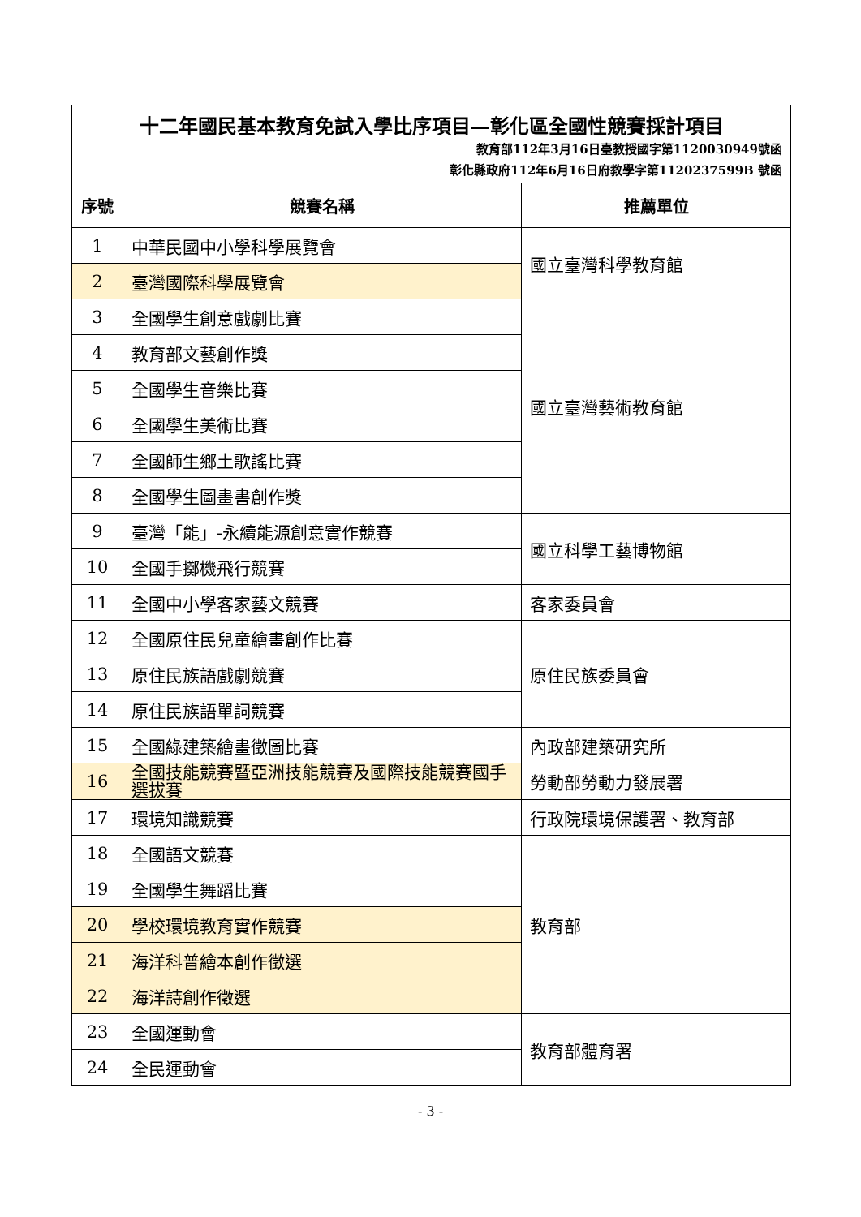| 十二年國民基本教育免試入學比序項目—彰化區全國性競賽採計項目 教育部112年3月16日臺教授國字第1120030949號函 彰化縣政府112年6月16日府教學字第1120237599B 號函 | | |
| 序號 | 競賽名稱 | 推薦單位 |
| 1 | 中華民國中小學科學展覽會 | 國立臺灣科學教育館 |
| 2 | 臺灣國際科學展覽會 | |
| 3 | 全國學生創意戲劇比賽 | 國立臺灣藝術教育館 |
| 4 | 教育部文藝創作獎 | |
| 5 | 全國學生音樂比賽 | |
| 6 | 全國學生美術比賽 | |
| 7 | 全國師生鄉土歌謠比賽 | |
| 8 | 全國學生圖畫書創作獎 | |
| 9 | 臺灣「能」-永續能源創意實作競賽 | 國立科學工藝博物館 |
| 10 | 全國手擲機飛行競賽 | |
| 11 | 全國中小學客家藝文競賽 | 客家委員會 |
| 12 | 全國原住民兒童繪畫創作比賽 | 原住民族委員會 |
| 13 | 原住民族語戲劇競賽 | |
| 14 | 原住民族語單詞競賽 | |
| 15 | 全國綠建築繪畫徵圖比賽 | 內政部建築研究所 |
| 16 | 全國技能競賽暨亞洲技能競賽及國際技能競賽國手選拔賽 | 勞動部勞動力發展署 |
| 17 | 環境知識競賽 | 行政院環境保護署、教育部 |
| 18 | 全國語文競賽 | 教育部 |
| 19 | 全國學生舞蹈比賽 | |
| 20 | 學校環境教育實作競賽 | |
| 21 | 海洋科普繪本創作徵選 | |
| 22 | 海洋詩創作徵選 | |
| 23 | 全國運動會 | 教育部體育署 |
| 24 | 全民運動會 | |
- 3 -